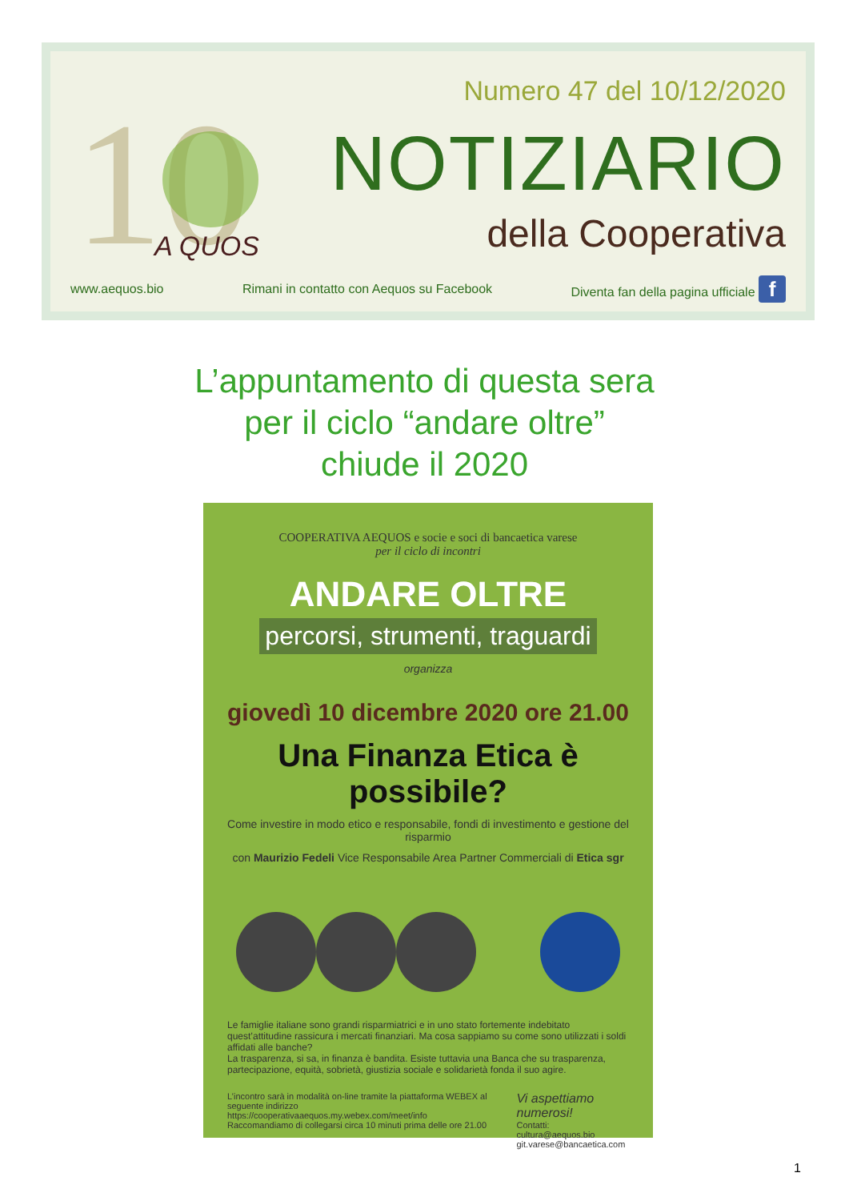10
A QUOS
Numero 47 del 10/12/2020
NOTIZIARIO
della Cooperativa
www.aequos.bio Rimani in contatto con Aequos su Facebook Diventa fan della pagina ufficiale f
L’appuntamento di questa sera
per il ciclo “andare oltre”
chiude il 2020
COOPERATIVA AEQUOS e socie e soci di bancaetica varese
per il ciclo di incontri
ANDARE OLTRE
percorsi, strumenti, traguardi
organizza
giovedì 10 dicembre 2020 ore 21.00
Una Finanza Etica è possibile?
Come investire in modo etico e responsabile, fondi di investimento e gestione del risparmio
con Maurizio Fedeli Vice Responsabile Area Partner Commerciali di Etica sgr
Le famiglie italiane sono grandi risparmiatrici e in uno stato fortemente indebitato quest’attitudine rassicura i mercati finanziari. Ma cosa sappiamo su come sono utilizzati i soldi affidati alle banche?
La trasparenza, si sa, in finanza è bandita. Esiste tuttavia una Banca che su trasparenza, partecipazione, equità, sobrietà, giustizia sociale e solidarietà fonda il suo agire.
L’incontro sarà in modalità on-line tramite la piattaforma WEBEX al seguente indirizzo
https://cooperativaaequos.my.webex.com/meet/info
Raccomandiamo di collegarsi circa 10 minuti prima delle ore 21.00
Vi aspettiamo numerosi!
Contatti:
cultura@aequos.bio
git.varese@bancaetica.com
1